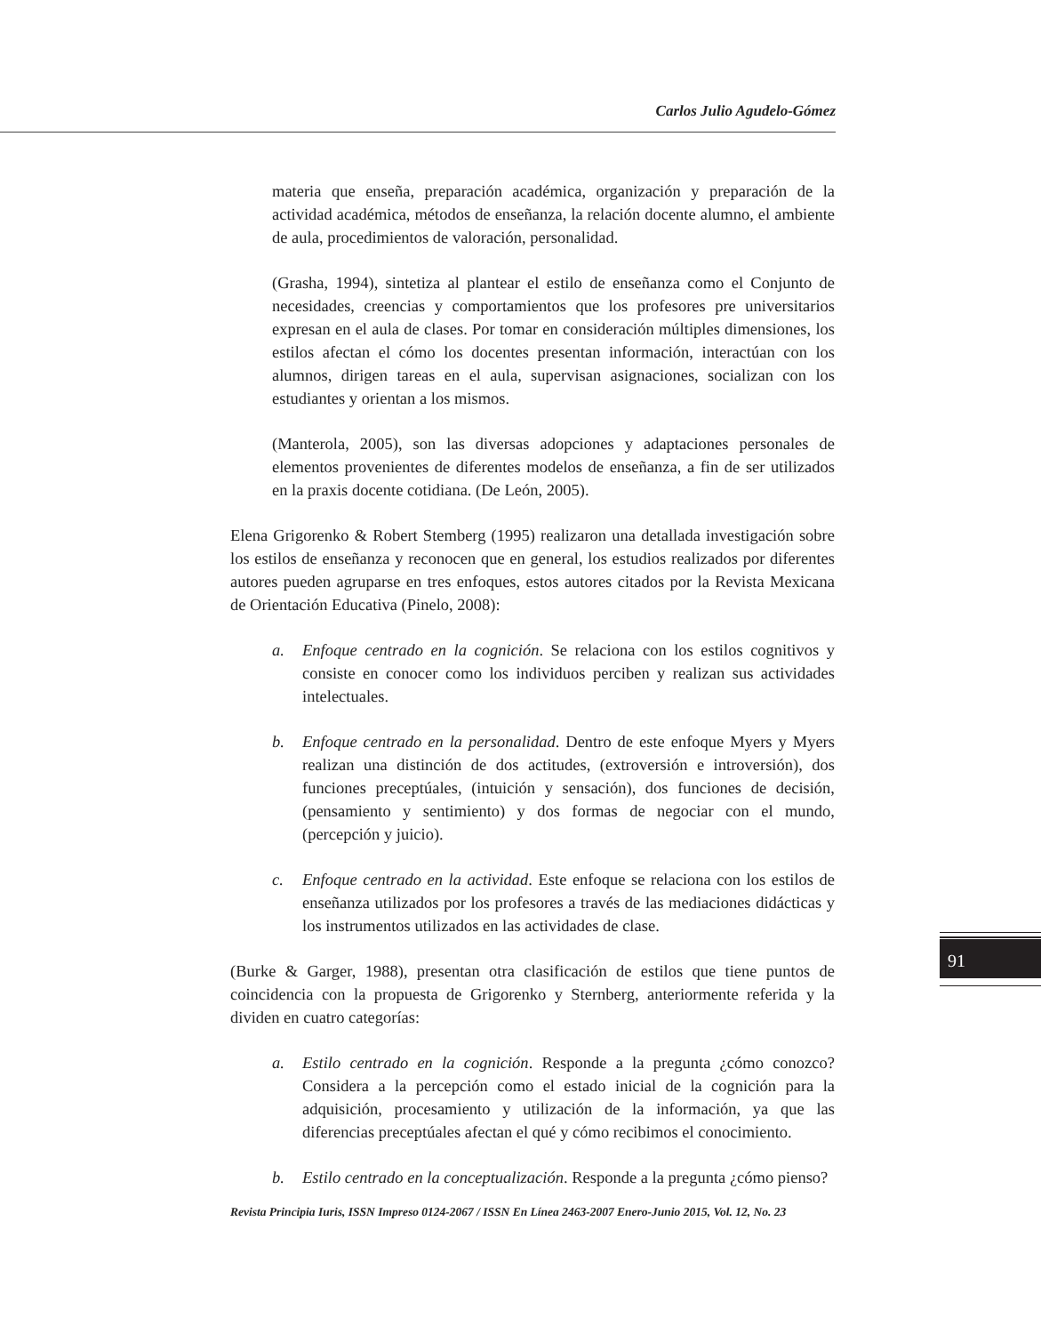Carlos Julio Agudelo-Gómez
materia que enseña, preparación académica, organización y preparación de la actividad académica, métodos de enseñanza, la relación docente alumno, el ambiente de aula, procedimientos de valoración, personalidad.
(Grasha, 1994), sintetiza al plantear el estilo de enseñanza como el Conjunto de necesidades, creencias y comportamientos que los profesores pre universitarios expresan en el aula de clases. Por tomar en consideración múltiples dimensiones, los estilos afectan el cómo los docentes presentan información, interactúan con los alumnos, dirigen tareas en el aula, supervisan asignaciones, socializan con los estudiantes y orientan a los mismos.
(Manterola, 2005), son las diversas adopciones y adaptaciones personales de elementos provenientes de diferentes modelos de enseñanza, a fin de ser utilizados en la praxis docente cotidiana. (De León, 2005).
Elena Grigorenko & Robert Stemberg (1995) realizaron una detallada investigación sobre los estilos de enseñanza y reconocen que en general, los estudios realizados por diferentes autores pueden agruparse en tres enfoques, estos autores citados por la Revista Mexicana de Orientación Educativa (Pinelo, 2008):
a. Enfoque centrado en la cognición. Se relaciona con los estilos cognitivos y consiste en conocer como los individuos perciben y realizan sus actividades intelectuales.
b. Enfoque centrado en la personalidad. Dentro de este enfoque Myers y Myers realizan una distinción de dos actitudes, (extroversión e introversión), dos funciones preceptúales, (intuición y sensación), dos funciones de decisión, (pensamiento y sentimiento) y dos formas de negociar con el mundo, (percepción y juicio).
c. Enfoque centrado en la actividad. Este enfoque se relaciona con los estilos de enseñanza utilizados por los profesores a través de las mediaciones didácticas y los instrumentos utilizados en las actividades de clase.
(Burke & Garger, 1988), presentan otra clasificación de estilos que tiene puntos de coincidencia con la propuesta de Grigorenko y Sternberg, anteriormente referida y la dividen en cuatro categorías:
a. Estilo centrado en la cognición. Responde a la pregunta ¿cómo conozco? Considera a la percepción como el estado inicial de la cognición para la adquisición, procesamiento y utilización de la información, ya que las diferencias preceptúales afectan el qué y cómo recibimos el conocimiento.
b. Estilo centrado en la conceptualización. Responde a la pregunta ¿cómo pienso?
91
Revista Principia Iuris, ISSN Impreso 0124-2067 / ISSN En Línea 2463-2007 Enero-Junio 2015, Vol. 12, No. 23